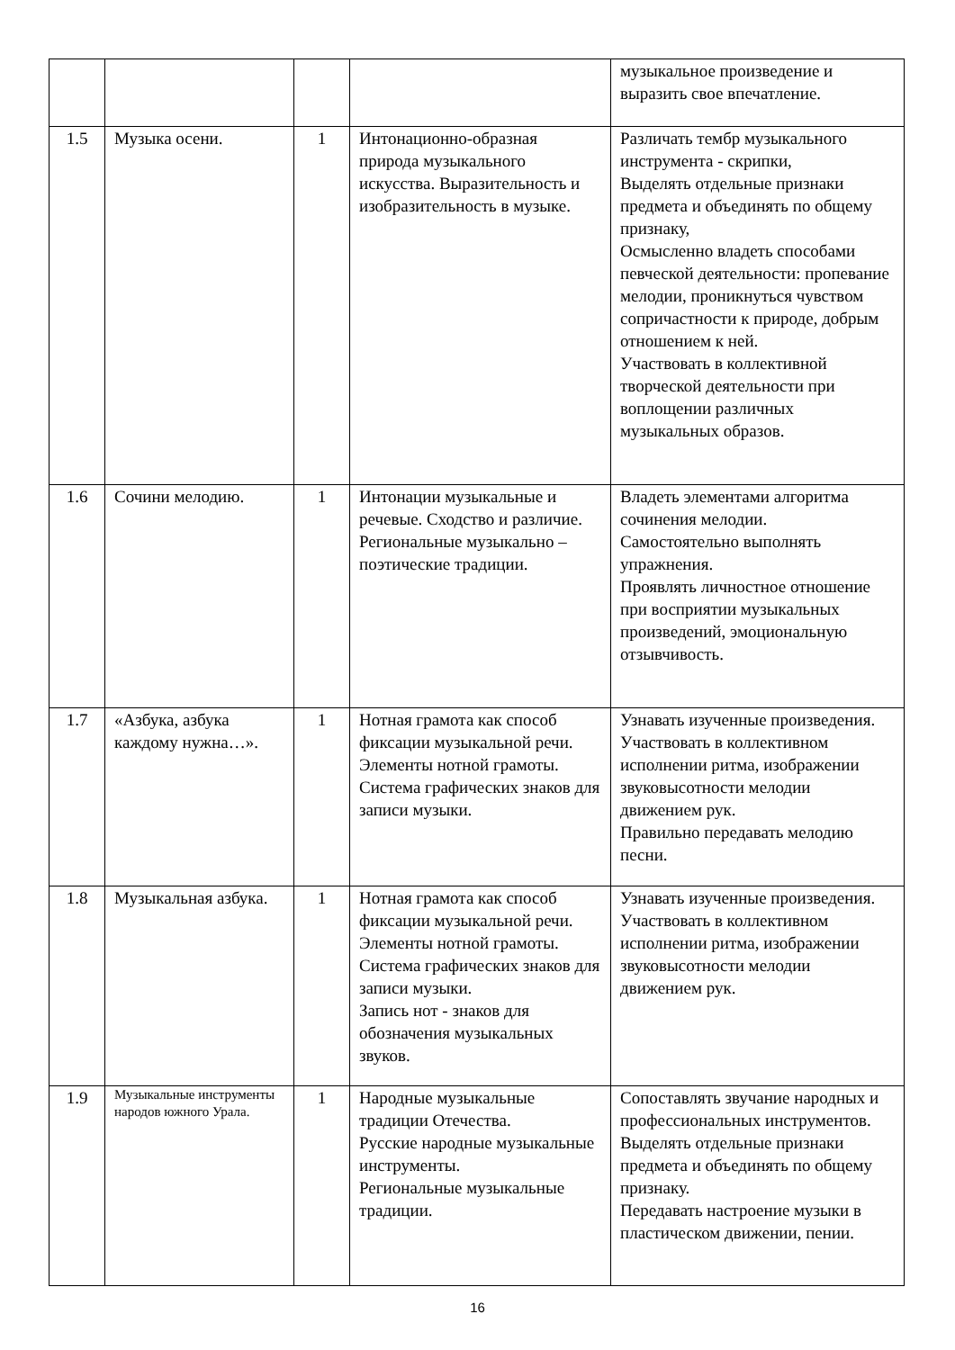| | | | | музыкальное произведение и выразить свое впечатление. |
| 1.5 | Музыка осени. | 1 | Интонационно-образная природа музыкального искусства. Выразительность и изобразительность в музыке. | Различать тембр музыкального инструмента - скрипки, Выделять отдельные признаки предмета и объединять по общему признаку, Осмысленно владеть способами певческой деятельности: пропевание мелодии, проникнуться чувством сопричастности к природе, добрым отношением к ней. Участвовать в коллективной творческой деятельности при воплощении различных музыкальных образов. |
| 1.6 | Сочини мелодию. | 1 | Интонации музыкальные и речевые. Сходство и различие. Региональные музыкально – поэтические традиции. | Владеть элементами алгоритма сочинения мелодии. Самостоятельно выполнять упражнения. Проявлять личностное отношение при восприятии музыкальных произведений, эмоциональную отзывчивость. |
| 1.7 | «Азбука, азбука каждому нужна…». | 1 | Нотная грамота как способ фиксации музыкальной речи. Элементы нотной грамоты. Система графических знаков для записи музыки. | Узнавать изученные произведения. Участвовать в коллективном исполнении ритма, изображении звуковысотности мелодии движением рук. Правильно передавать мелодию песни. |
| 1.8 | Музыкальная азбука. | 1 | Нотная грамота как способ фиксации музыкальной речи. Элементы нотной грамоты. Система графических знаков для записи музыки. Запись нот - знаков для обозначения музыкальных звуков. | Узнавать изученные произведения. Участвовать в коллективном исполнении ритма, изображении звуковысотности мелодии движением рук. |
| 1.9 | Музыкальные инструменты народов южного Урала. | 1 | Народные музыкальные традиции Отечества. Русские народные музыкальные инструменты. Региональные музыкальные традиции. | Сопоставлять звучание народных и профессиональных инструментов. Выделять отдельные признаки предмета и объединять по общему признаку. Передавать настроение музыки в пластическом движении, пении. |
16